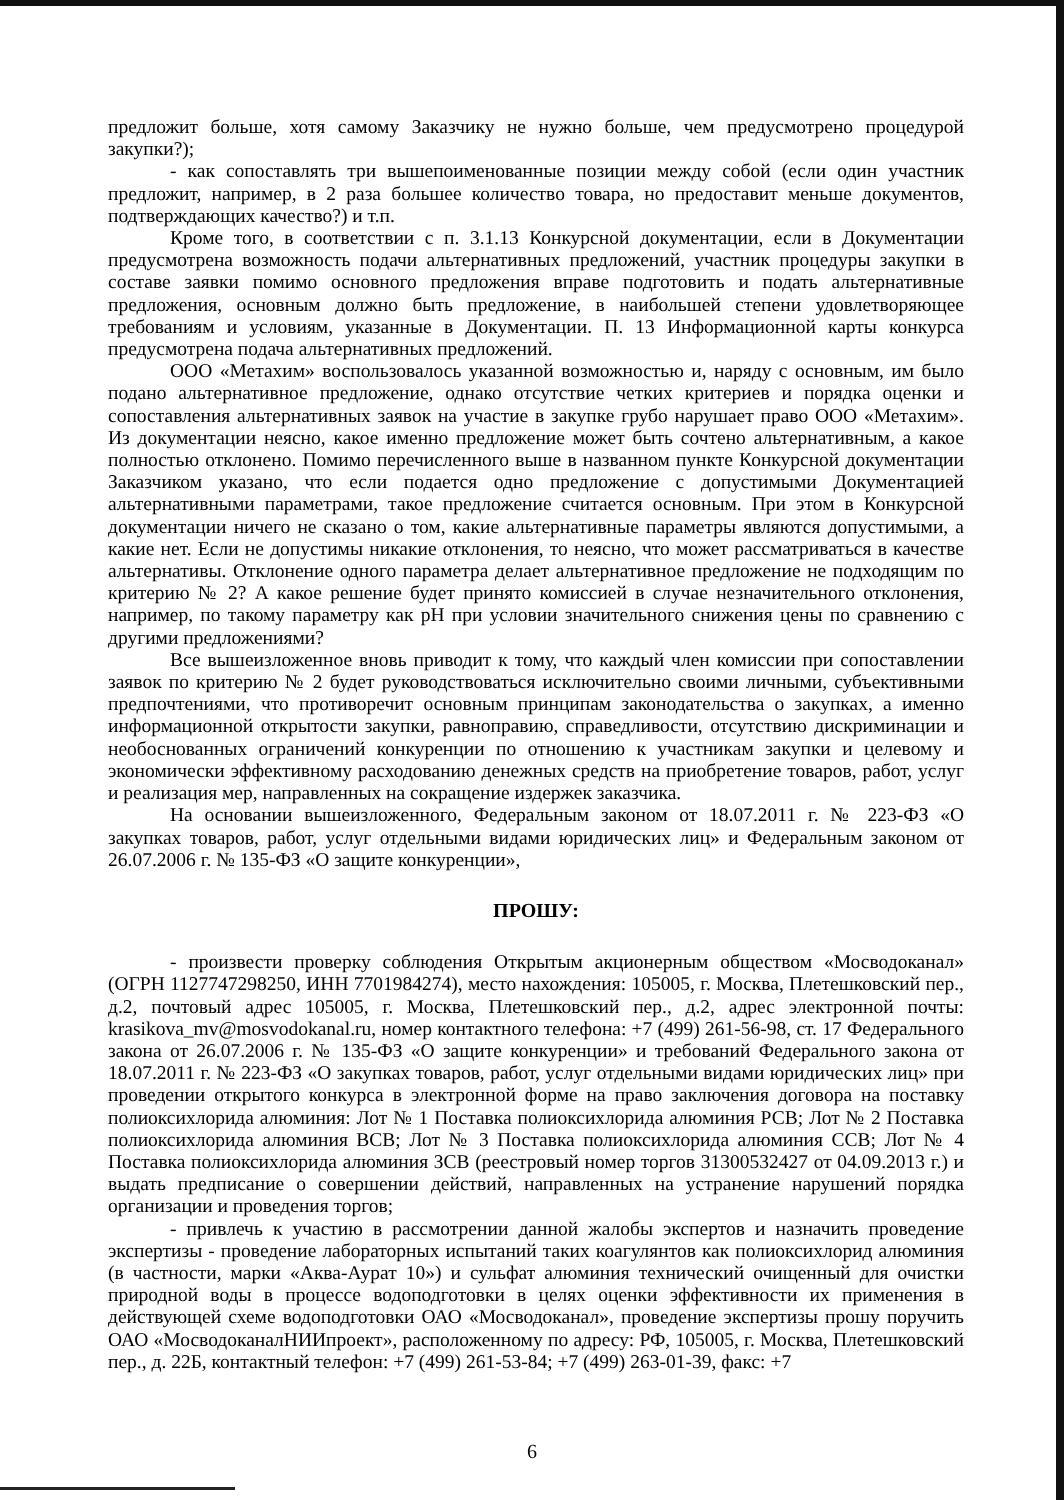предложит больше, хотя самому Заказчику не нужно больше, чем предусмотрено процедурой закупки?);
- как сопоставлять три вышепоименованные позиции между собой (если один участник предложит, например, в 2 раза большее количество товара, но предоставит меньше документов, подтверждающих качество?) и т.п.
Кроме того, в соответствии с п. 3.1.13 Конкурсной документации, если в Документации предусмотрена возможность подачи альтернативных предложений, участник процедуры закупки в составе заявки помимо основного предложения вправе подготовить и подать альтернативные предложения, основным должно быть предложение, в наибольшей степени удовлетворяющее требованиям и условиям, указанные в Документации. П. 13 Информационной карты конкурса предусмотрена подача альтернативных предложений.
ООО «Метахим» воспользовалось указанной возможностью и, наряду с основным, им было подано альтернативное предложение, однако отсутствие четких критериев и порядка оценки и сопоставления альтернативных заявок на участие в закупке грубо нарушает право ООО «Метахим». Из документации неясно, какое именно предложение может быть сочтено альтернативным, а какое полностью отклонено. Помимо перечисленного выше в названном пункте Конкурсной документации Заказчиком указано, что если подается одно предложение с допустимыми Документацией альтернативными параметрами, такое предложение считается основным. При этом в Конкурсной документации ничего не сказано о том, какие альтернативные параметры являются допустимыми, а какие нет. Если не допустимы никакие отклонения, то неясно, что может рассматриваться в качестве альтернативы. Отклонение одного параметра делает альтернативное предложение не подходящим по критерию № 2? А какое решение будет принято комиссией в случае незначительного отклонения, например, по такому параметру как pH при условии значительного снижения цены по сравнению с другими предложениями?
Все вышеизложенное вновь приводит к тому, что каждый член комиссии при сопоставлении заявок по критерию № 2 будет руководствоваться исключительно своими личными, субъективными предпочтениями, что противоречит основным принципам законодательства о закупках, а именно информационной открытости закупки, равноправию, справедливости, отсутствию дискриминации и необоснованных ограничений конкуренции по отношению к участникам закупки и целевому и экономически эффективному расходованию денежных средств на приобретение товаров, работ, услуг и реализация мер, направленных на сокращение издержек заказчика.
На основании вышеизложенного, Федеральным законом от 18.07.2011 г. № 223-ФЗ «О закупках товаров, работ, услуг отдельными видами юридических лиц» и Федеральным законом от 26.07.2006 г. № 135-ФЗ «О защите конкуренции»,
ПРОШУ:
- произвести проверку соблюдения Открытым акционерным обществом «Мосводоканал» (ОГРН 1127747298250, ИНН 7701984274), место нахождения: 105005, г. Москва, Плетешковский пер., д.2, почтовый адрес 105005, г. Москва, Плетешковский пер., д.2, адрес электронной почты: krasikova_mv@mosvodokanal.ru, номер контактного телефона: +7 (499) 261-56-98, ст. 17 Федерального закона от 26.07.2006 г. № 135-ФЗ «О защите конкуренции» и требований Федерального закона от 18.07.2011 г. № 223-ФЗ «О закупках товаров, работ, услуг отдельными видами юридических лиц» при проведении открытого конкурса в электронной форме на право заключения договора на поставку полиоксихлорида алюминия: Лот № 1 Поставка полиоксихлорида алюминия РСВ; Лот № 2 Поставка полиоксихлорида алюминия ВСВ; Лот № 3 Поставка полиоксихлорида алюминия ССВ; Лот № 4 Поставка полиоксихлорида алюминия ЗСВ (реестровый номер торгов 31300532427 от 04.09.2013 г.) и выдать предписание о совершении действий, направленных на устранение нарушений порядка организации и проведения торгов;
- привлечь к участию в рассмотрении данной жалобы экспертов и назначить проведение экспертизы - проведение лабораторных испытаний таких коагулянтов как полиоксихлорид алюминия (в частности, марки «Аква-Аурат 10») и сульфат алюминия технический очищенный для очистки природной воды в процессе водоподготовки в целях оценки эффективности их применения в действующей схеме водоподготовки ОАО «Мосводоканал», проведение экспертизы прошу поручить ОАО «МосводоканалНИИпроект», расположенному по адресу: РФ, 105005, г. Москва, Плетешковский пер., д. 22Б, контактный телефон: +7 (499) 261-53-84; +7 (499) 263-01-39, факс: +7
6